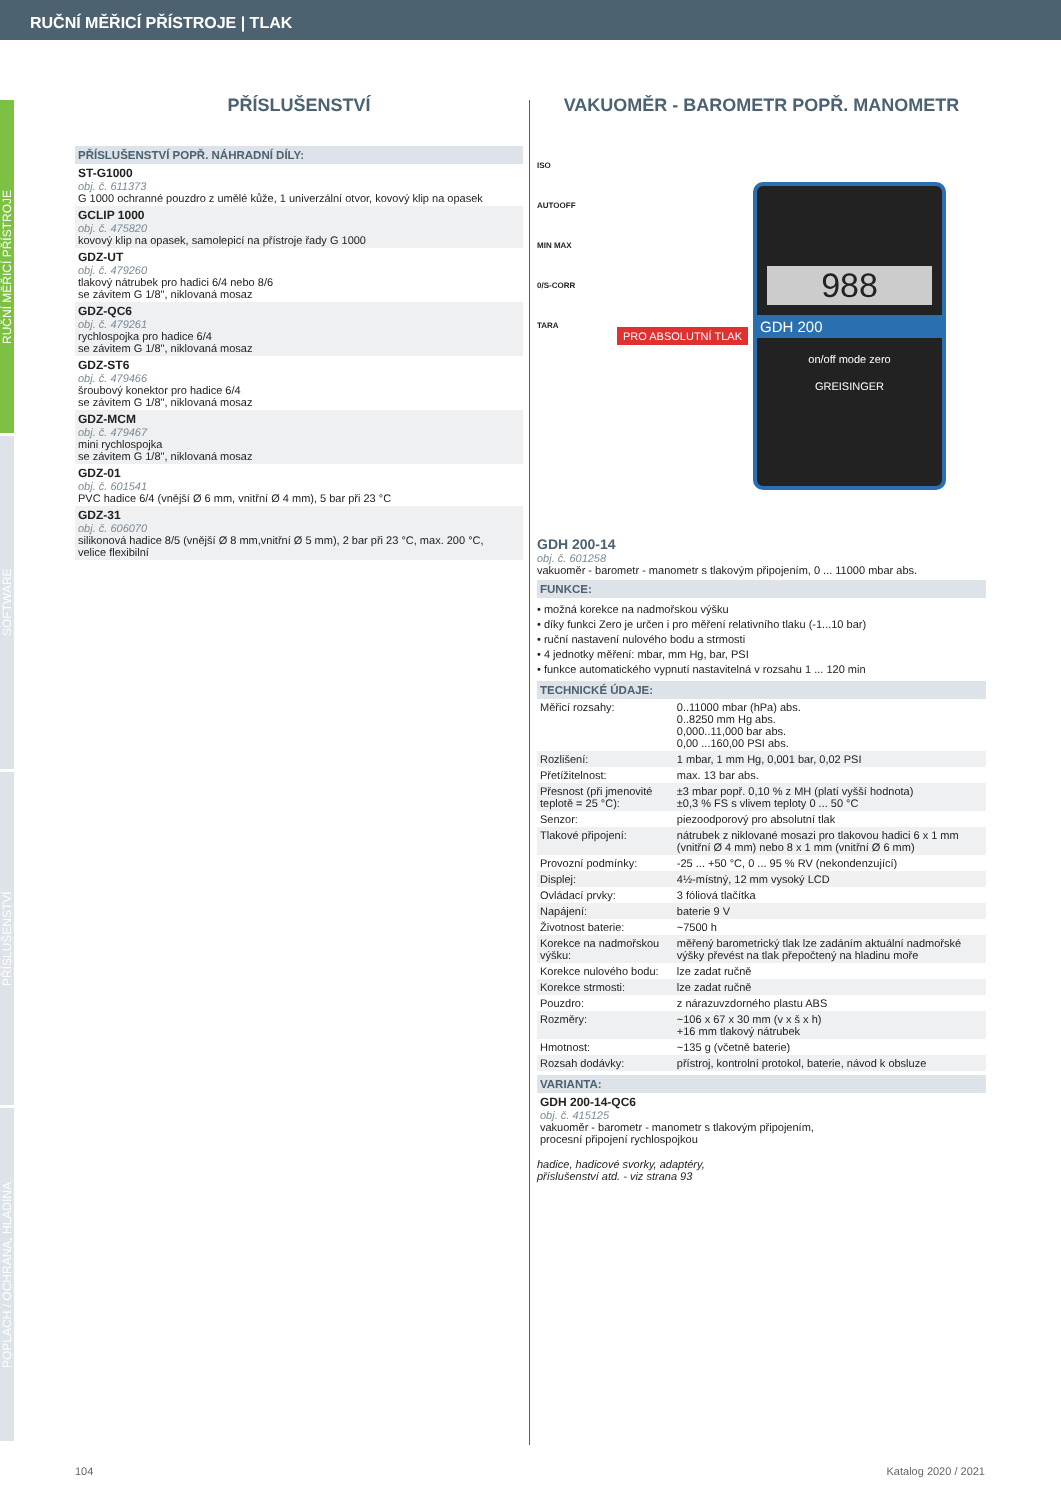RUČNÍ MĚŘICÍ PŘÍSTROJE | TLAK
RUČNÍ MĚŘICÍ PŘÍSTROJE
SOFTWARE
PŘÍSLUŠENSTVÍ
POPLACH / OCHRANA, HLADINA
PŘÍSLUŠENSTVÍ
PŘÍSLUŠENSTVÍ POPŘ. NÁHRADNÍ DÍLY:
ST-G1000
obj. č. 611373
G 1000 ochranné pouzdro z umělé kůže, 1 univerzální otvor, kovový klip na opasek
GCLIP 1000
obj. č. 475820
kovový klip na opasek, samolepicí na přístroje řady G 1000
GDZ-UT
obj. č. 479260
tlakový nátrubek pro hadici 6/4 nebo 8/6
se závitem G 1/8", niklovaná mosaz
GDZ-QC6
obj. č. 479261
rychlospojka pro hadice 6/4
se závitem G 1/8", niklovaná mosaz
GDZ-ST6
obj. č. 479466
šroubový konektor pro hadice 6/4
se závitem G 1/8", niklovaná mosaz
GDZ-MCM
obj. č. 479467
mini rychlospojka
se závitem G 1/8", niklovaná mosaz
GDZ-01
obj. č. 601541
PVC hadice 6/4 (vnější Ø 6 mm, vnitřní Ø 4 mm), 5 bar při 23 °C
GDZ-31
obj. č. 606070
silikonová hadice 8/5 (vnější Ø 8 mm,vnitřní Ø 5 mm), 2 bar při 23 °C, max. 200 °C,
velice flexibilní
VAKUOMĚR - BAROMETR POPŘ. MANOMETR
ISO
AUTOOFF
MIN MAX
0/S-CORR
TARA
PRO ABSOLUTNÍ TLAK
988
GDH 200
on/off mode zero
GREISINGER
GDH 200-14
obj. č. 601258
vakuoměr - barometr - manometr s tlakovým připojením, 0 ... 11000 mbar abs.
FUNKCE:
• možná korekce na nadmořskou výšku
• díky funkci Zero je určen i pro měření relativního tlaku (-1...10 bar)
• ruční nastavení nulového bodu a strmosti
• 4 jednotky měření: mbar, mm Hg, bar, PSI
• funkce automatického vypnutí nastavitelná v rozsahu 1 ... 120 min
TECHNICKÉ ÚDAJE:
| Měřicí rozsahy: | 0..11000 mbar (hPa) abs. 0..8250 mm Hg abs. 0,000..11,000 bar abs. 0,00 ...160,00 PSI abs. |
| Rozlišení: | 1 mbar, 1 mm Hg, 0,001 bar, 0,02 PSI |
| Přetížitelnost: | max. 13 bar abs. |
| Přesnost (při jmenovité teplotě = 25 °C): | ±3 mbar popř. 0,10 % z MH (platí vyšší hodnota) ±0,3 % FS s vlivem teploty 0 ... 50 °C |
| Senzor: | piezoodporový pro absolutní tlak |
| Tlakové připojení: | nátrubek z niklované mosazi pro tlakovou hadici 6 x 1 mm (vnitřní Ø 4 mm) nebo 8 x 1 mm (vnitřní Ø 6 mm) |
| Provozní podmínky: | -25 ... +50 °C, 0 ... 95 % RV (nekondenzující) |
| Displej: | 4½-místný, 12 mm vysoký LCD |
| Ovládací prvky: | 3 fóliová tlačítka |
| Napájení: | baterie 9 V |
| Životnost baterie: | ~7500 h |
| Korekce na nadmořskou výšku: | měřený barometrický tlak lze zadáním aktuální nadmořské výšky převést na tlak přepočtený na hladinu moře |
| Korekce nulového bodu: | lze zadat ručně |
| Korekce strmosti: | lze zadat ručně |
| Pouzdro: | z nárazuvzdorného plastu ABS |
| Rozměry: | ~106 x 67 x 30 mm (v x š x h) +16 mm tlakový nátrubek |
| Hmotnost: | ~135 g (včetně baterie) |
| Rozsah dodávky: | přístroj, kontrolní protokol, baterie, návod k obsluze |
VARIANTA:
GDH 200-14-QC6
obj. č. 415125
vakuoměr - barometr - manometr s tlakovým připojením,
procesní připojení rychlospojkou
hadice, hadicové svorky, adaptéry,
příslušenství atd. - viz strana 93
104 Katalog 2020 / 2021